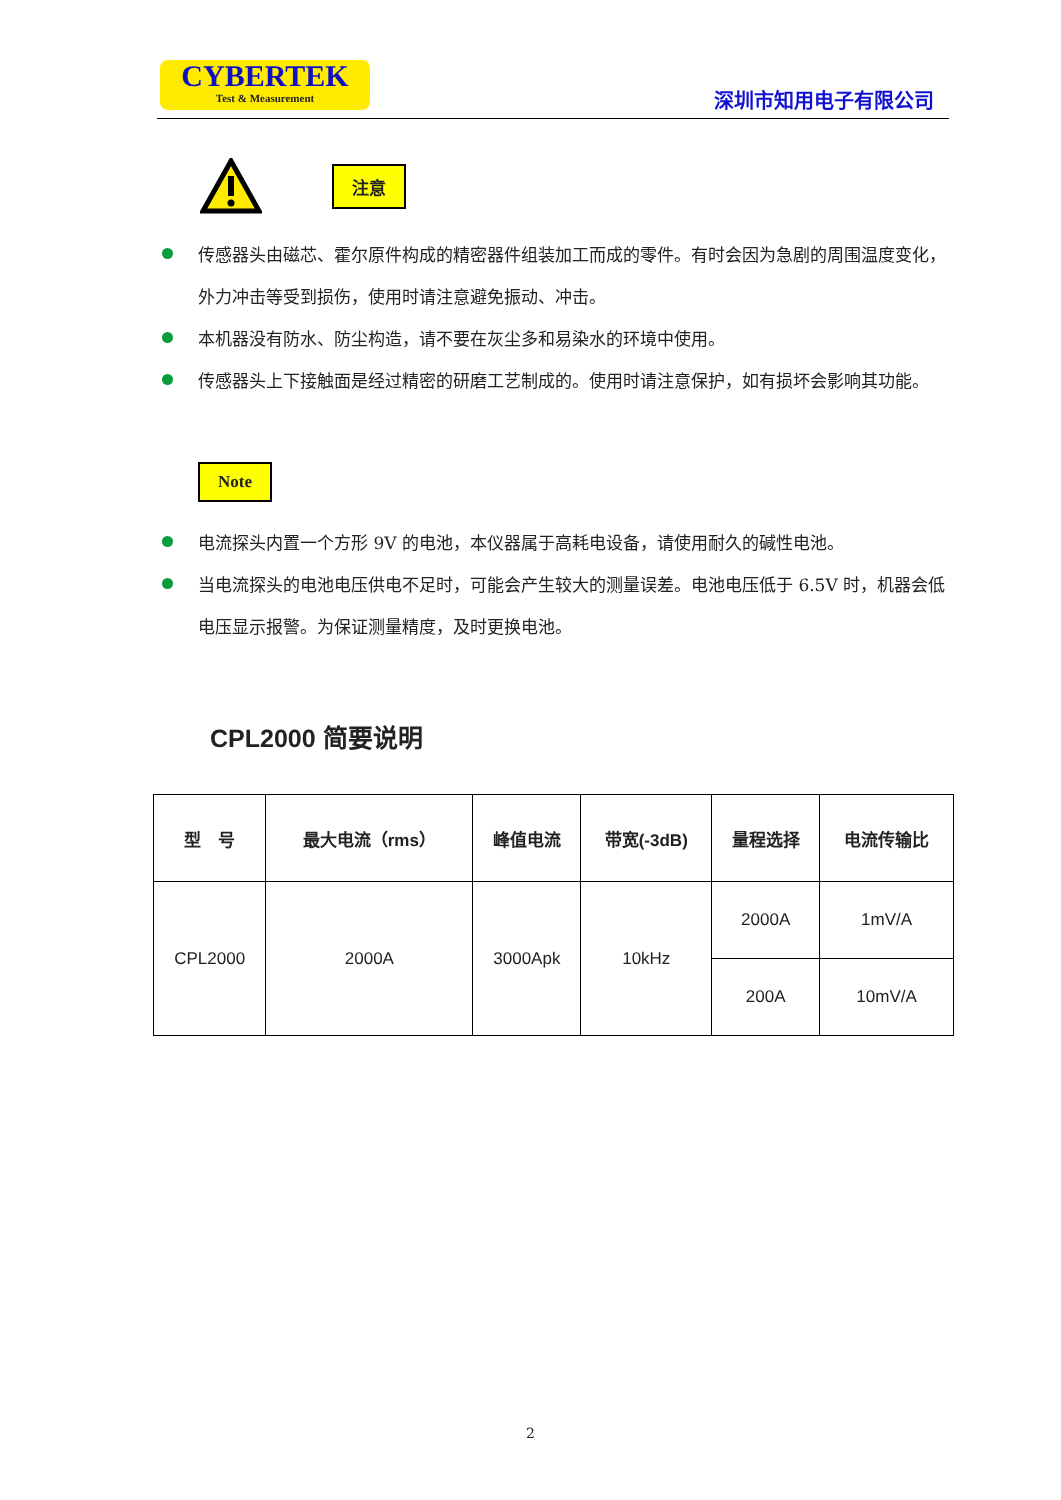CYBERTEK
Test & Measurement
深圳市知用电子有限公司
注意
传感器头由磁芯、霍尔原件构成的精密器件组装加工而成的零件。有时会因为急剧的周围温度变化，外力冲击等受到损伤，使用时请注意避免振动、冲击。
本机器没有防水、防尘构造，请不要在灰尘多和易染水的环境中使用。
传感器头上下接触面是经过精密的研磨工艺制成的。使用时请注意保护，如有损坏会影响其功能。
Note
电流探头内置一个方形 9V 的电池，本仪器属于高耗电设备，请使用耐久的碱性电池。
当电流探头的电池电压供电不足时，可能会产生较大的测量误差。电池电压低于 6.5V 时，机器会低电压显示报警。为保证测量精度，及时更换电池。
CPL2000 简要说明
| 型 号 | 最大电流（rms） | 峰值电流 | 带宽(-3dB) | 量程选择 | 电流传输比 |
| --- | --- | --- | --- | --- | --- |
| CPL2000 | 2000A | 3000Apk | 10kHz | 2000A | 1mV/A |
| | | | | 200A | 10mV/A |
2